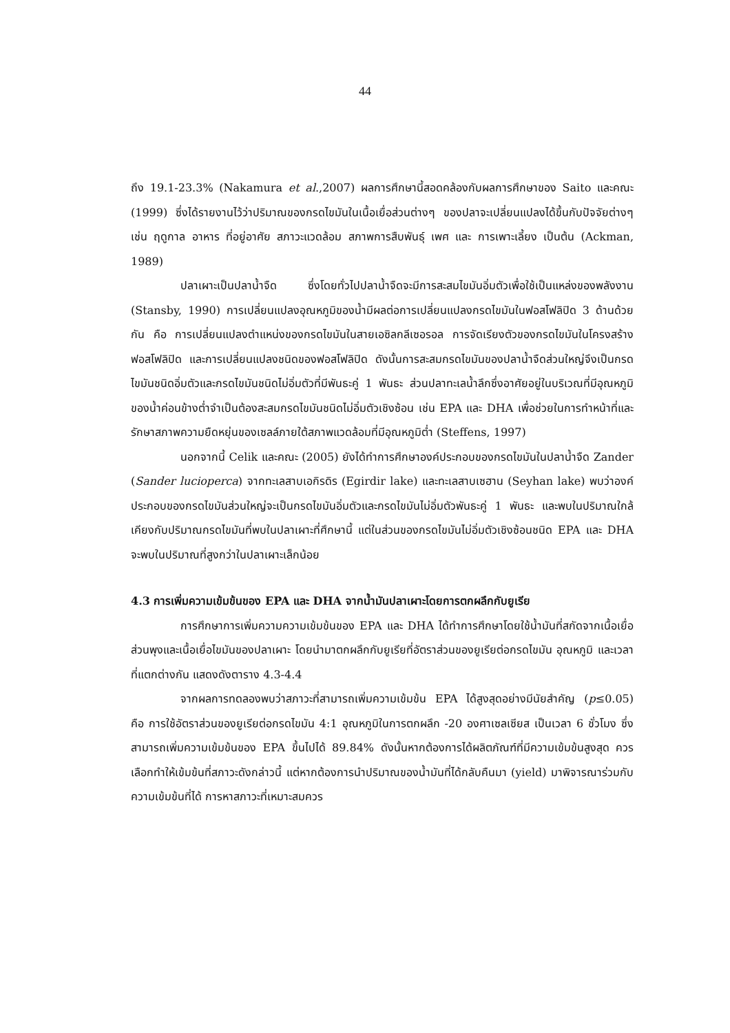44
ถึง 19.1-23.3% (Nakamura et al.,2007) ผลการศึกษานี้สอดคล้องกับผลการศึกษาของ Saito และคณะ (1999) ซึ่งได้รายงานไว้ว่าปริมาณของกรดไขมันในเนื้อเยื่อส่วนต่างๆ ของปลาจะเปลี่ยนแปลงได้ขึ้นกับปัจจัยต่างๆ เช่น ฤดูกาล อาหาร ที่อยู่อาศัย สภาวะแวดล้อม สภาพการสืบพันธุ์ เพศ และ การเพาะเลี้ยง เป็นต้น (Ackman, 1989)
ปลาเผาะเป็นปลาน้ำจืด ซึ่งโดยทั่วไปปลาน้ำจืดจะมีการสะสมไขมันอิ่มตัวเพื่อใช้เป็นแหล่งของพลังงาน (Stansby, 1990) การเปลี่ยนแปลงอุณหภูมิของน้ำมีผลต่อการเปลี่ยนแปลงกรดไขมันในฟอสโฟลิปิด 3 ด้านด้วยกัน คือ การเปลี่ยนแปลงตำแหน่งของกรดไขมันในสายเอซิลกลีเซอรอล การจัดเรียงตัวของกรดไขมันในโครงสร้างฟอสโฟลิปิด และการเปลี่ยนแปลงชนิดของฟอสโฟลิปิด ดังนั้นการสะสมกรดไขมันของปลาน้ำจืดส่วนใหญ่จึงเป็นกรดไขมันชนิดอิ่มตัวและกรดไขมันชนิดไม่อิ่มตัวที่มีพันธะคู่ 1 พันธะ ส่วนปลาทะเลน้ำลึกซึ่งอาศัยอยู่ในบริเวณที่มีอุณหภูมิของน้ำค่อนข้างต่ำจำเป็นต้องสะสมกรดไขมันชนิดไม่อิ่มตัวเชิงซ้อน เช่น EPA และ DHA เพื่อช่วยในการทำหน้าที่และรักษาสภาพความยืดหยุ่นของเซลล์ภายใต้สภาพแวดล้อมที่มีอุณหภูมิต่ำ (Steffens, 1997)
นอกจากนี้ Celik และคณะ (2005) ยังได้ทำการศึกษาองค์ประกอบของกรดไขมันในปลาน้ำจืด Zander (Sander lucioperca) จากทะเลสาบเอกิรดิร (Egirdir lake) และทะเลสาบเซฮาน (Seyhan lake) พบว่าองค์ประกอบของกรดไขมันส่วนใหญ่จะเป็นกรดไขมันอิ่มตัวและกรดไขมันไม่อิ่มตัวพันธะคู่ 1 พันธะ และพบในปริมาณใกล้เคียงกับปริมาณกรดไขมันที่พบในปลาเผาะที่ศึกษานี้ แต่ในส่วนของกรดไขมันไม่อิ่มตัวเชิงซ้อนชนิด EPA และ DHA จะพบในปริมาณที่สูงกว่าในปลาเผาะเล็กน้อย
4.3 การเพิ่มความเข้มข้นของ EPA และ DHA จากน้ำมันปลาเผาะโดยการตกผลึกกับยูเรีย
การศึกษาการเพิ่มความความเข้มข้นของ EPA และ DHA ได้ทำการศึกษาโดยใช้น้ำมันที่สกัดจากเนื้อเยื่อส่วนพุงและเนื้อเยื่อไขมันของปลาเผาะ โดยนำมาตกผลึกกับยูเรียที่อัตราส่วนของยูเรียต่อกรดไขมัน อุณหภูมิ และเวลาที่แตกต่างกัน แสดงดังตาราง 4.3-4.4
จากผลการทดลองพบว่าสภาวะที่สามารถเพิ่มความเข้มข้น EPA ได้สูงสุดอย่างมีนัยสำคัญ (p≤0.05) คือ การใช้อัตราส่วนของยูเรียต่อกรดไขมัน 4:1 อุณหภูมิในการตกผลึก -20 องศาเซลเซียส เป็นเวลา 6 ชั่วโมง ซึ่งสามารถเพิ่มความเข้มข้นของ EPA ขึ้นไปได้ 89.84% ดังนั้นหากต้องการได้ผลิตภัณฑ์ที่มีความเข้มข้นสูงสุด ควรเลือกทำให้เข้มข้นที่สภาวะดังกล่าวนี้ แต่หากต้องการนำปริมาณของน้ำมันที่ได้กลับคืนมา (yield) มาพิจารณาร่วมกับความเข้มข้นที่ได้ การหาสภาวะที่เหมาะสมควร